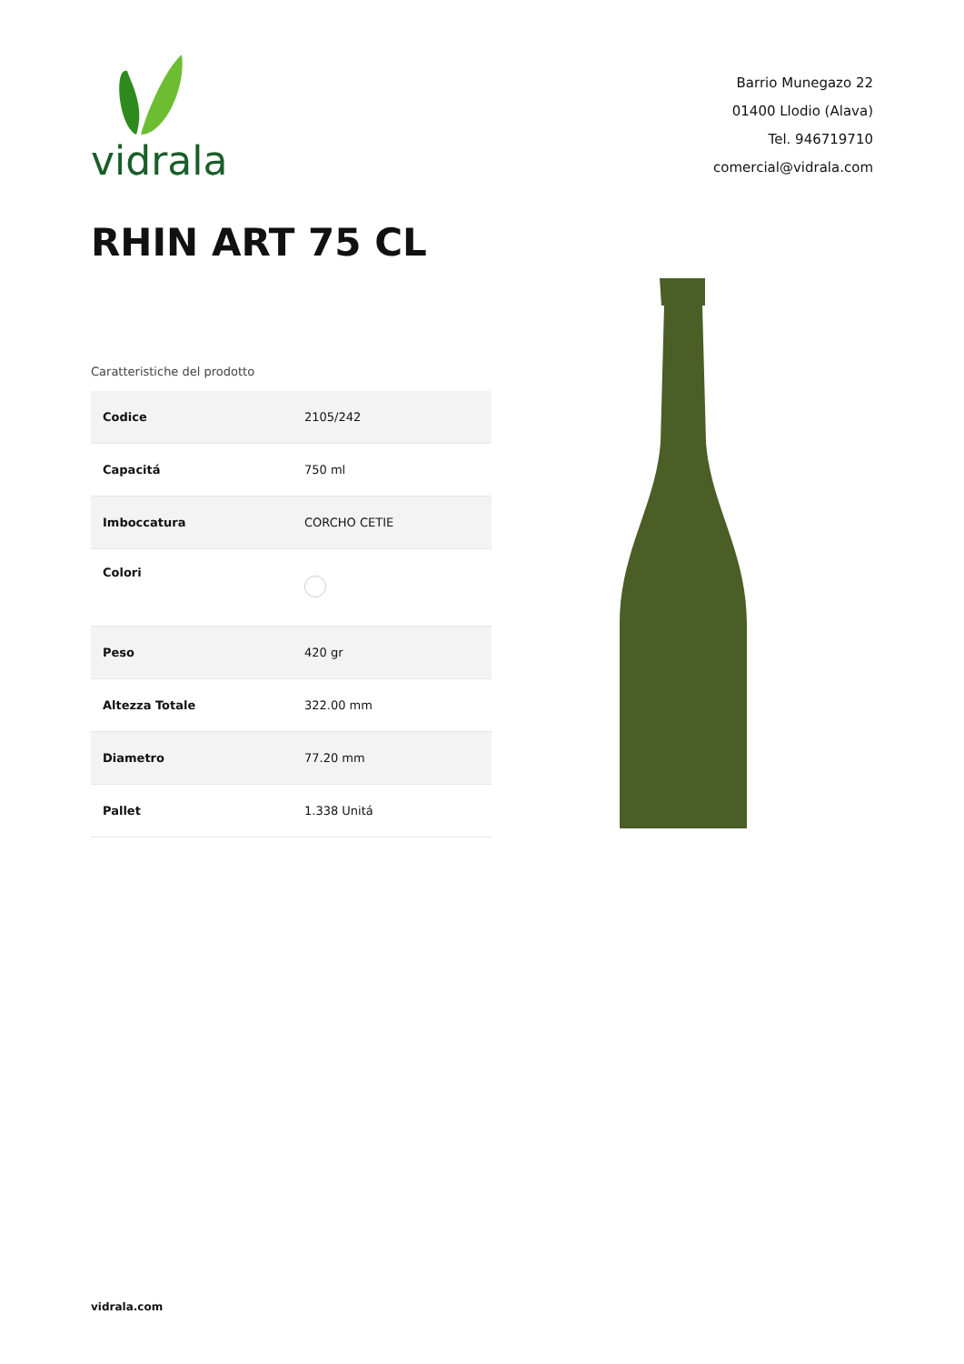vidrala
Barrio Munegazo 22
01400 Llodio (Alava)
Tel. 946719710
comercial@vidrala.com
RHIN ART 75 CL
Caratteristiche del prodotto
| Codice | 2105/242 |
| Capacitá | 750 ml |
| Imboccatura | CORCHO CETIE |
| Colori | |
| Peso | 420 gr |
| Altezza Totale | 322.00 mm |
| Diametro | 77.20 mm |
| Pallet | 1.338 Unitá |
vidrala.com